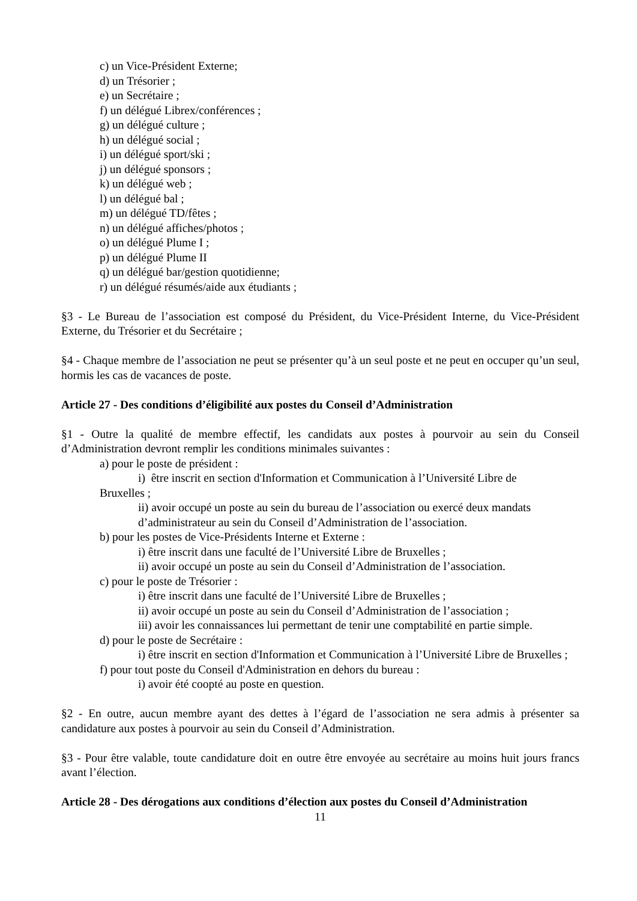c) un Vice-Président Externe;
d) un Trésorier ;
e) un Secrétaire ;
f) un délégué Librex/conférences ;
g) un délégué culture ;
h) un délégué social ;
i) un délégué sport/ski ;
j) un délégué sponsors ;
k) un délégué web ;
l) un délégué bal ;
m) un délégué TD/fêtes ;
n) un délégué affiches/photos ;
o) un délégué Plume I ;
p) un délégué Plume II
q) un délégué bar/gestion quotidienne;
r) un délégué résumés/aide aux étudiants ;
§3 - Le Bureau de l’association est composé du Président, du Vice-Président Interne, du Vice-Président Externe, du Trésorier et du Secrétaire ;
§4 - Chaque membre de l’association ne peut se présenter qu’à un seul poste et ne peut en occuper qu’un seul, hormis les cas de vacances de poste.
Article 27 - Des conditions d’éligibilité aux postes du Conseil d’Administration
§1 - Outre la qualité de membre effectif, les candidats aux postes à pourvoir au sein du Conseil d’Administration devront remplir les conditions minimales suivantes :
a) pour le poste de président :
i) être inscrit en section d'Information et Communication à l’Université Libre de
Bruxelles ;
ii) avoir occupé un poste au sein du bureau de l’association ou exercé deux mandats d’administrateur au sein du Conseil d’Administration de l’association.
b) pour les postes de Vice-Présidents Interne et Externe :
i) être inscrit dans une faculté de l’Université Libre de Bruxelles ;
ii) avoir occupé un poste au sein du Conseil d’Administration de l’association.
c) pour le poste de Trésorier :
i) être inscrit dans une faculté de l’Université Libre de Bruxelles ;
ii) avoir occupé un poste au sein du Conseil d’Administration de l’association ;
iii) avoir les connaissances lui permettant de tenir une comptabilité en partie simple.
d) pour le poste de Secrétaire :
i) être inscrit en section d'Information et Communication à l’Université Libre de Bruxelles ;
f) pour tout poste du Conseil d'Administration en dehors du bureau :
i) avoir été coopté au poste en question.
§2 - En outre, aucun membre ayant des dettes à l’égard de l’association ne sera admis à présenter sa candidature aux postes à pourvoir au sein du Conseil d’Administration.
§3 - Pour être valable, toute candidature doit en outre être envoyée au secrétaire au moins huit jours francs avant l’élection.
Article 28 - Des dérogations aux conditions d’élection aux postes du Conseil d’Administration
11